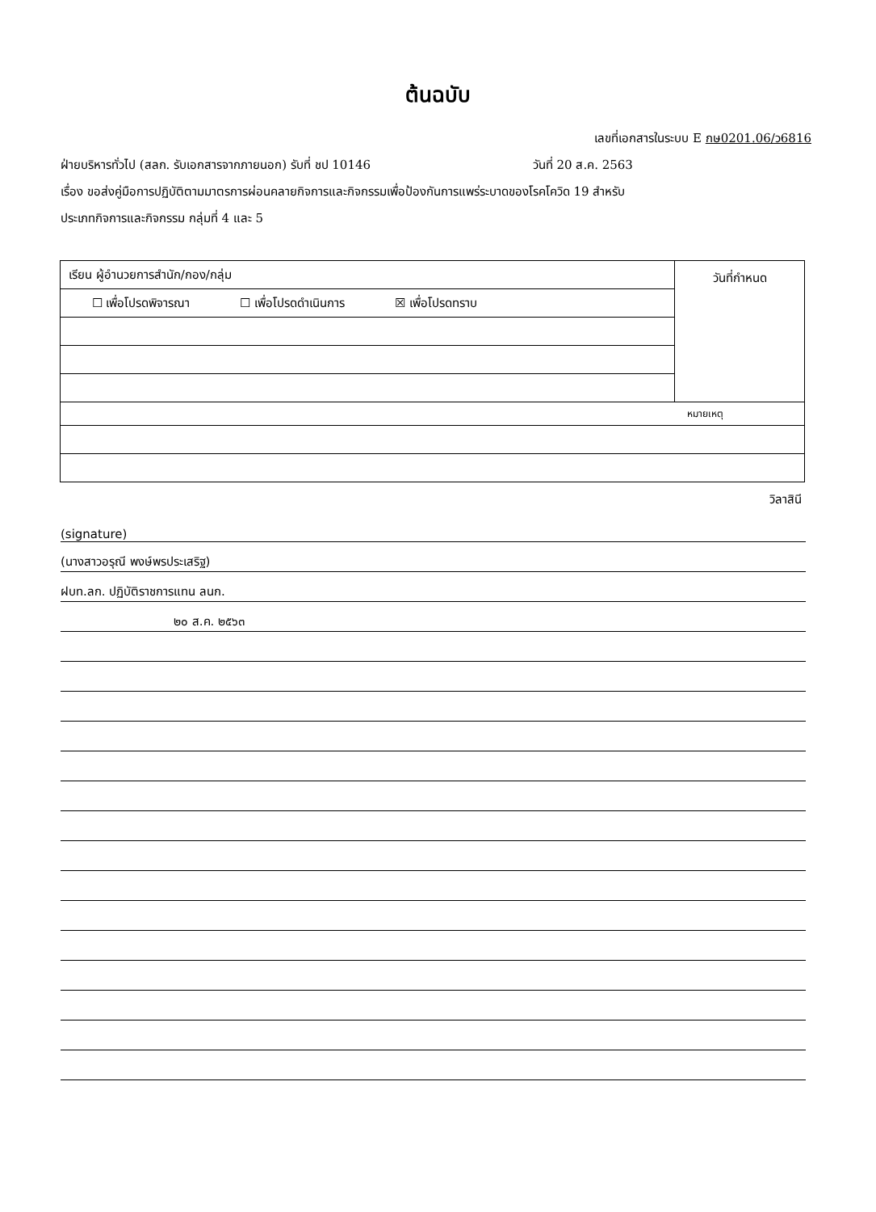ต้นฉบับ
เลขที่เอกสารในระบบ E กษ0201.06/ว6816
ฝ่ายบริหารทั่วไป (สลก. รับเอกสารจากภายนอก) รับที่ ชป 10146 วันที่ 20 ส.ค. 2563
เรื่อง ขอส่งคู่มือการปฏิบัติตามมาตรการผ่อนคลายกิจการและกิจกรรมเพื่อป้องกันการแพร่ระบาดของโรคโควิด 19 สำหรับ
ประเภทกิจการและกิจกรรม กลุ่มที่ 4 และ 5
| เรียน ผู้อำนวยการสำนัก/กอง/กลุ่ม | วันที่กำหนด |
| ☐ เพื่อโปรดพิจารณา ☐ เพื่อโปรดดำเนินการ ☒ เพื่อโปรดทราบ | |
| หมายเหตุ | |
วิลาสินี
(signature)
(นางสาวอรุณี พงษ์พรประเสริฐ)
ฝบท.ลก. ปฏิบัติราชการแทน ลนก.
๒๐ ส.ค. ๒๕๖๓